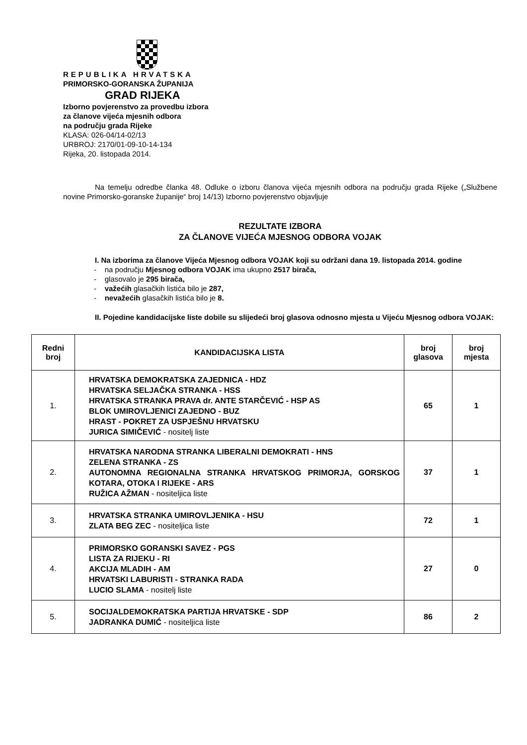REPUBLIKA HRVATSKA
PRIMORSKO-GORANSKA ŽUPANIJA
GRAD RIJEKA
Izborno povjerenstvo za provedbu izbora
za članove vijeća mjesnih odbora
na području grada Rijeke
KLASA: 026-04/14-02/13
URBROJ: 2170/01-09-10-14-134
Rijeka, 20. listopada 2014.
Na temelju odredbe članka 48. Odluke o izboru članova vijeća mjesnih odbora na području grada Rijeke („Službene novine Primorsko-goranske županije“ broj 14/13) Izborno povjerenstvo objavljuje
REZULTATE IZBORA
ZA ČLANOVE VIJEĆA MJESNOG ODBORA VOJAK
I. Na izborima za članove Vijeća Mjesnog odbora VOJAK koji su održani dana 19. listopada 2014. godine
- na području Mjesnog odbora VOJAK ima ukupno 2517 birača,
- glasovalo je 295 birača,
- važećih glasačkih listića bilo je 287,
- nevažećih glasačkih listića bilo je 8.
II. Pojedine kandidacijske liste dobile su slijedeći broj glasova odnosno mjesta u Vijeću Mjesnog odbora VOJAK:
| Redni broj | KANDIDACIJSKA LISTA | broj glasova | broj mjesta |
| --- | --- | --- | --- |
| 1. | HRVATSKA DEMOKRATSKA ZAJEDNICA - HDZ HRVATSKA SELJAČKA STRANKA - HSS HRVATSKA STRANKA PRAVA dr. ANTE STARČEVIĆ - HSP AS BLOK UMIROVLJENICI ZAJEDNO - BUZ HRAST - POKRET ZA USPJEŠNU HRVATSKU JURICA SIMIČEVIĆ - nositelj liste | 65 | 1 |
| 2. | HRVATSKA NARODNA STRANKA LIBERALNI DEMOKRATI - HNS ZELENA STRANKA - ZS AUTONOMNA REGIONALNA STRANKA HRVATSKOG PRIMORJA, GORSKOG KOTARA, OTOKA I RIJEKE - ARS RUŽICA AŽMAN - nositeljica liste | 37 | 1 |
| 3. | HRVATSKA STRANKA UMIROVLJENIKA - HSU ZLATA BEG ZEC - nositeljica liste | 72 | 1 |
| 4. | PRIMORSKO GORANSKI SAVEZ - PGS LISTA ZA RIJEKU - RI AKCIJA MLADIH - AM HRVATSKI LABURISTI - STRANKA RADA LUCIO SLAMA - nositelj liste | 27 | 0 |
| 5. | SOCIJALDEMOKRATSKA PARTIJA HRVATSKE - SDP JADRANKA DUMIĆ - nositeljica liste | 86 | 2 |